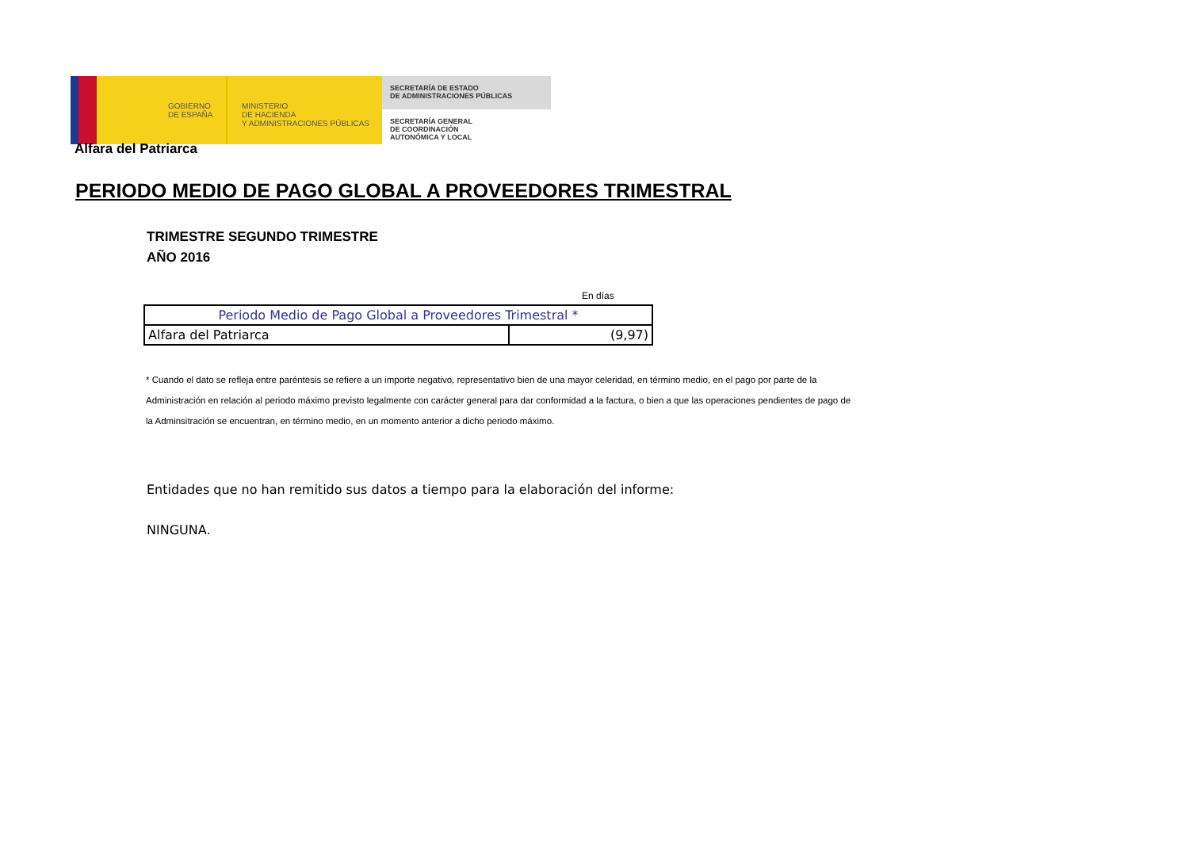GOBIERNO
DE ESPAÑA
MINISTERIO
DE HACIENDA
Y ADMINISTRACIONES PÚBLICAS
SECRETARÍA DE ESTADO
DE ADMINISTRACIONES PÚBLICAS
SECRETARÍA GENERAL
DE COORDINACIÓN
AUTONÓMICA Y LOCAL
Alfara del Patriarca
PERIODO MEDIO DE PAGO GLOBAL A PROVEEDORES TRIMESTRAL
TRIMESTRE SEGUNDO TRIMESTRE
AÑO 2016
En días
| Periodo Medio de Pago Global a Proveedores Trimestral * | |
| --- | --- |
| Alfara del Patriarca | (9,97) |
* Cuando el dato se refleja entre paréntesis se refiere a un importe negativo, representativo bien de una mayor celeridad, en término medio, en el pago por parte de la Administración en relación al periodo máximo previsto legalmente con carácter general para dar conformidad a la factura, o bien a que las operaciones pendientes de pago de la Adminsitración se encuentran, en término medio, en un momento anterior a dicho periodo máximo.
Entidades que no han remitido sus datos a tiempo para la elaboración del informe:
NINGUNA.